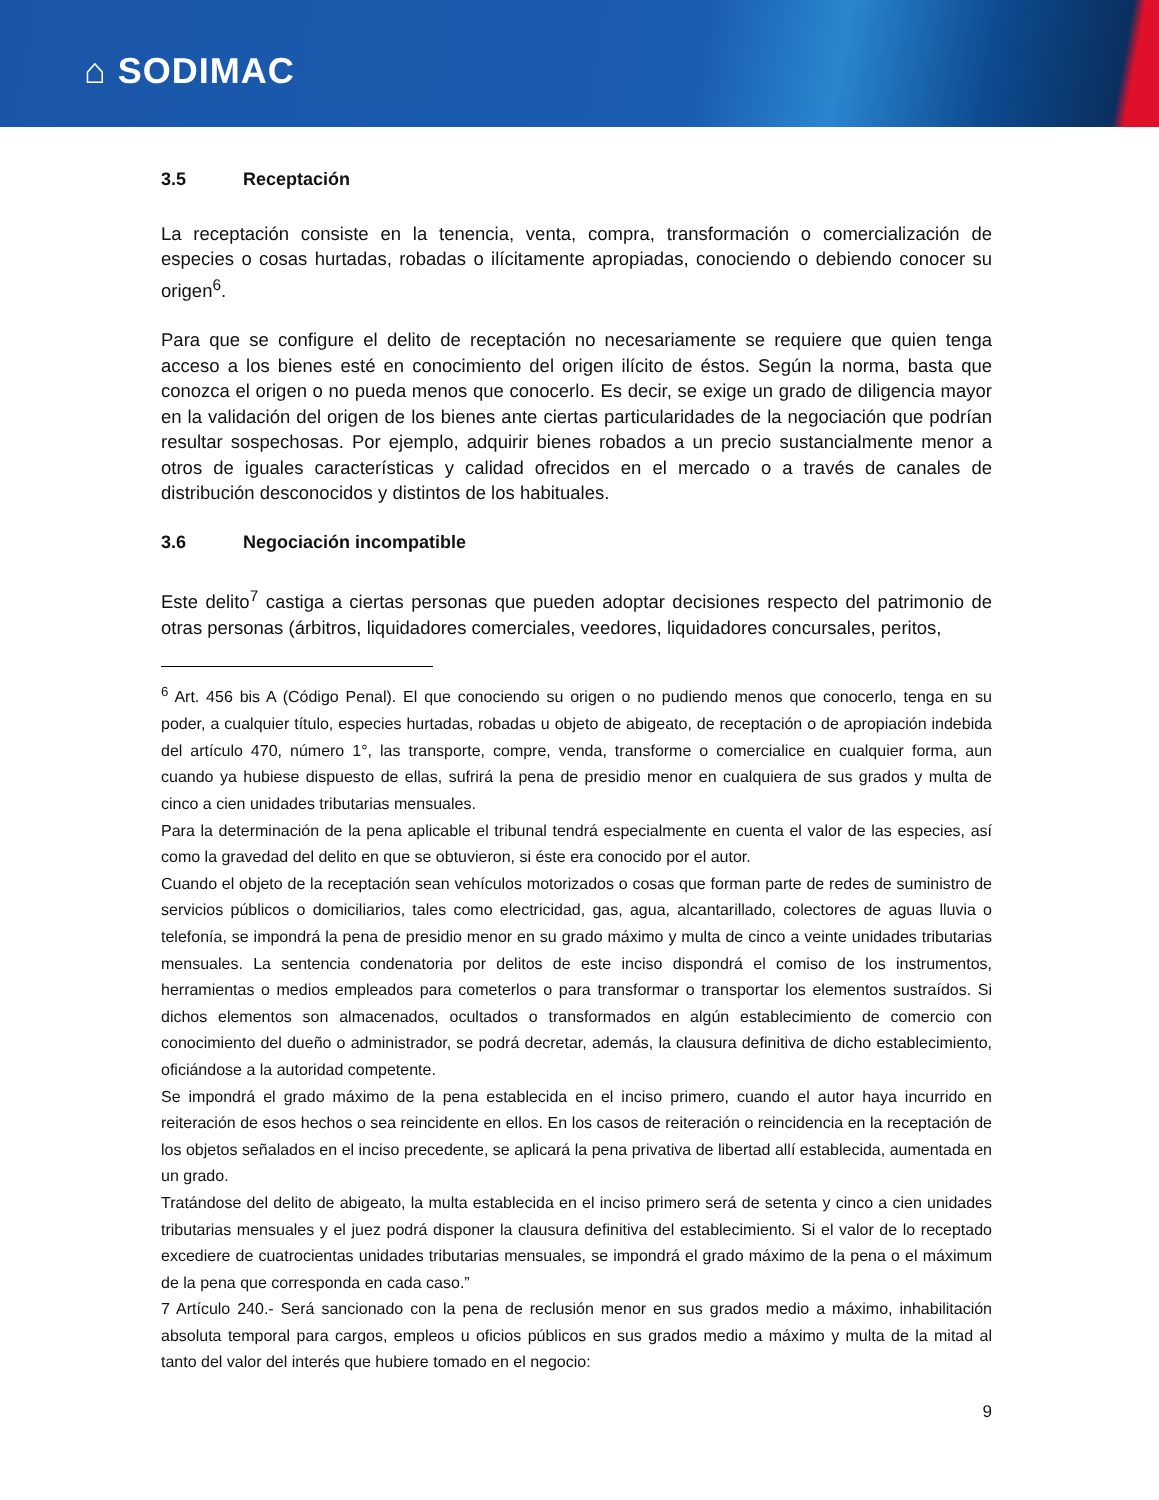⌂ SODIMAC
3.5 Receptación
La receptación consiste en la tenencia, venta, compra, transformación o comercialización de especies o cosas hurtadas, robadas o ilícitamente apropiadas, conociendo o debiendo conocer su origen<sup>6</sup>.
Para que se configure el delito de receptación no necesariamente se requiere que quien tenga acceso a los bienes esté en conocimiento del origen ilícito de éstos. Según la norma, basta que conozca el origen o no pueda menos que conocerlo. Es decir, se exige un grado de diligencia mayor en la validación del origen de los bienes ante ciertas particularidades de la negociación que podrían resultar sospechosas. Por ejemplo, adquirir bienes robados a un precio sustancialmente menor a otros de iguales características y calidad ofrecidos en el mercado o a través de canales de distribución desconocidos y distintos de los habituales.
3.6 Negociación incompatible
Este delito<sup>7</sup> castiga a ciertas personas que pueden adoptar decisiones respecto del patrimonio de otras personas (árbitros, liquidadores comerciales, veedores, liquidadores concursales, peritos,
<sup>6</sup> Art. 456 bis A (Código Penal). El que conociendo su origen o no pudiendo menos que conocerlo, tenga en su poder, a cualquier título, especies hurtadas, robadas u objeto de abigeato, de receptación o de apropiación indebida del artículo 470, número 1°, las transporte, compre, venda, transforme o comercialice en cualquier forma, aun cuando ya hubiese dispuesto de ellas, sufrirá la pena de presidio menor en cualquiera de sus grados y multa de cinco a cien unidades tributarias mensuales.
Para la determinación de la pena aplicable el tribunal tendrá especialmente en cuenta el valor de las especies, así como la gravedad del delito en que se obtuvieron, si éste era conocido por el autor.
Cuando el objeto de la receptación sean vehículos motorizados o cosas que forman parte de redes de suministro de servicios públicos o domiciliarios, tales como electricidad, gas, agua, alcantarillado, colectores de aguas lluvia o telefonía, se impondrá la pena de presidio menor en su grado máximo y multa de cinco a veinte unidades tributarias mensuales. La sentencia condenatoria por delitos de este inciso dispondrá el comiso de los instrumentos, herramientas o medios empleados para cometerlos o para transformar o transportar los elementos sustraídos. Si dichos elementos son almacenados, ocultados o transformados en algún establecimiento de comercio con conocimiento del dueño o administrador, se podrá decretar, además, la clausura definitiva de dicho establecimiento, oficiándose a la autoridad competente.
Se impondrá el grado máximo de la pena establecida en el inciso primero, cuando el autor haya incurrido en reiteración de esos hechos o sea reincidente en ellos. En los casos de reiteración o reincidencia en la receptación de los objetos señalados en el inciso precedente, se aplicará la pena privativa de libertad allí establecida, aumentada en un grado.
Tratándose del delito de abigeato, la multa establecida en el inciso primero será de setenta y cinco a cien unidades tributarias mensuales y el juez podrá disponer la clausura definitiva del establecimiento. Si el valor de lo receptado excediere de cuatrocientas unidades tributarias mensuales, se impondrá el grado máximo de la pena o el máximum de la pena que corresponda en cada caso.”
7 Artículo 240.- Será sancionado con la pena de reclusión menor en sus grados medio a máximo, inhabilitación absoluta temporal para cargos, empleos u oficios públicos en sus grados medio a máximo y multa de la mitad al tanto del valor del interés que hubiere tomado en el negocio:
9